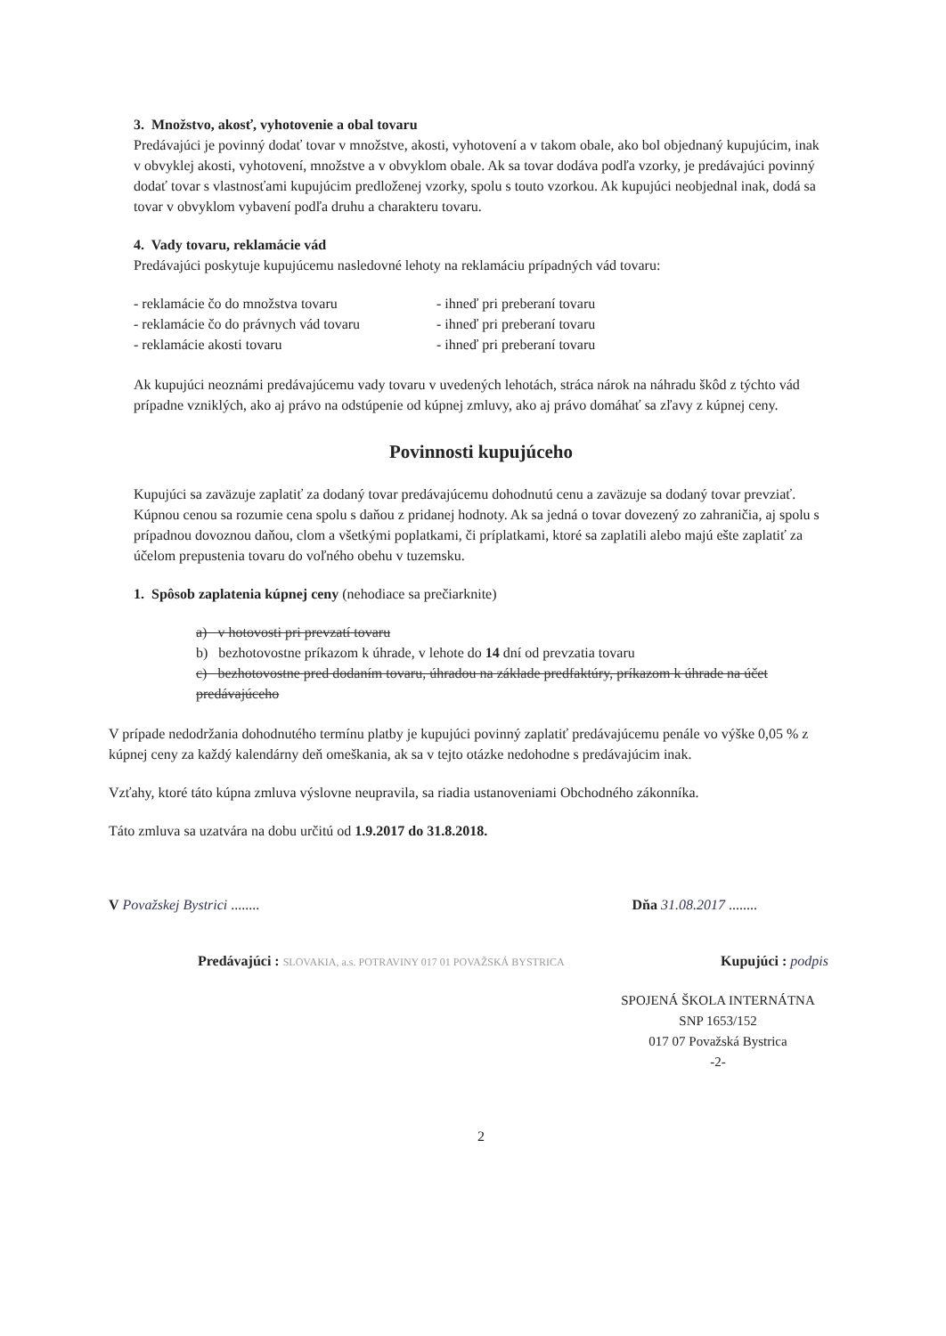3. Množstvo, akosť, vyhotovenie a obal tovaru
Predávajúci je povinný dodať tovar v množstve, akosti, vyhotovení a v takom obale, ako bol objednaný kupujúcim, inak v obvyklej akosti, vyhotovení, množstve a v obvyklom obale. Ak sa tovar dodáva podľa vzorky, je predávajúci povinný dodať tovar s vlastnosťami kupujúcim predloženej vzorky, spolu s touto vzorkou. Ak kupujúci neobjednal inak, dodá sa tovar v obvyklom vybavení podľa druhu a charakteru tovaru.
4. Vady tovaru, reklamácie vád
Predávajúci poskytuje kupujúcemu nasledovné lehoty na reklamáciu prípadných vád tovaru:
- reklamácie čo do množstva tovaru
- ihneď pri preberaní tovaru
- reklamácie čo do právnych vád tovaru
- ihneď pri preberaní tovaru
- reklamácie akosti tovaru
- ihneď pri preberaní tovaru
Ak kupujúci neoznámi predávajúcemu vady tovaru v uvedených lehotách, stráca nárok na náhradu škôd z týchto vád prípadne vzniklých, ako aj právo na odstúpenie od kúpnej zmluvy, ako aj právo domáhať sa zľavy z kúpnej ceny.
Povinnosti kupujúceho
Kupujúci sa zaväzuje zaplatiť za dodaný tovar predávajúcemu dohodnutú cenu a zaväzuje sa dodaný tovar prevziať. Kúpnou cenou sa rozumie cena spolu s daňou z pridanej hodnoty. Ak sa jedná o tovar dovezený zo zahraničia, aj spolu s prípadnou dovoznou daňou, clom a všetkými poplatkami, či príplatkami, ktoré sa zaplatili alebo majú ešte zaplatiť za účelom prepustenia tovaru do voľného obehu v tuzemsku.
1. Spôsob zaplatenia kúpnej ceny (nehodiace sa prečiarknite)
a) v hotovosti pri prevzatí tovaru
b) bezhotovostne príkazom k úhrade, v lehote do 14 dní od prevzatia tovaru
c) bezhotovostne pred dodaním tovaru, úhradou na základe predfaktúry, príkazom k úhrade na účet predávajúceho
V prípade nedodržania dohodnutého termínu platby je kupujúci povinný zaplatiť predávajúcemu penále vo výške 0,05 % z kúpnej ceny za každý kalendárny deň omeškania, ak sa v tejto otázke nedohodne s predávajúcim inak.
Vzťahy, ktoré táto kúpna zmluva výslovne neupravila, sa riadia ustanoveniami Obchodného zákonníka.
Táto zmluva sa uzatvára na dobu určitú od 1.9.2017 do 31.8.2018.
V Považskej Bystrici ........ Dňa 31.08.2017 ........
Predávajúci : SLOVAKIA, a.s. POTRAVINY 017 01 POVAŽSKÁ BYSTRICA
Kupujúci : podpis
SPOJENÁ ŠKOLA INTERNÁTNA
SNP 1653/152
017 07 Považská Bystrica
-2-
2